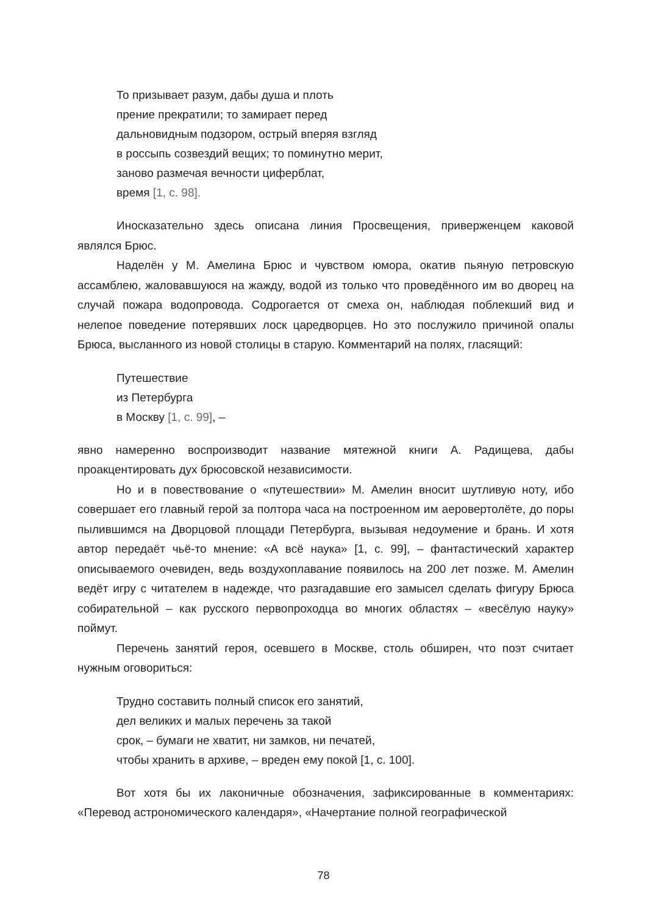То призывает разум, дабы душа и плоть
прение прекратили; то замирает перед
дальновидным подзором, острый вперяя взгляд
в россыпь созвездий вещих; то поминутно мерит,
заново размечая вечности циферблат,
время [1, с. 98].
Иносказательно здесь описана линия Просвещения, приверженцем каковой являлся Брюс.
Наделён у М. Амелина Брюс и чувством юмора, окатив пьяную петровскую ассамблею, жаловавшуюся на жажду, водой из только что проведённого им во дворец на случай пожара водопровода. Содрогается от смеха он, наблюдая поблекший вид и нелепое поведение потерявших лоск царедворцев. Но это послужило причиной опалы Брюса, высланного из новой столицы в старую. Комментарий на полях, гласящий:
Путешествие
из Петербурга
в Москву [1, с. 99], –
явно намеренно воспроизводит название мятежной книги А. Радищева, дабы проакцентировать дух брюсовской независимости.
Но и в повествование о «путешествии» М. Амелин вносит шутливую ноту, ибо совершает его главный герой за полтора часа на построенном им аеровертолёте, до поры пылившимся на Дворцовой площади Петербурга, вызывая недоумение и брань. И хотя автор передаёт чьё-то мнение: «А всё наука» [1, с. 99], – фантастический характер описываемого очевиден, ведь воздухоплавание появилось на 200 лет позже. М. Амелин ведёт игру с читателем в надежде, что разгадавшие его замысел сделать фигуру Брюса собирательной – как русского первопроходца во многих областях – «весёлую науку» поймут.
Перечень занятий героя, осевшего в Москве, столь обширен, что поэт считает нужным оговориться:
Трудно составить полный список его занятий,
дел великих и малых перечень за такой
срок, – бумаги не хватит, ни замков, ни печатей,
чтобы хранить в архиве, – вреден ему покой [1, с. 100].
Вот хотя бы их лаконичные обозначения, зафиксированные в комментариях: «Перевод астрономического календаря», «Начертание полной географической
78